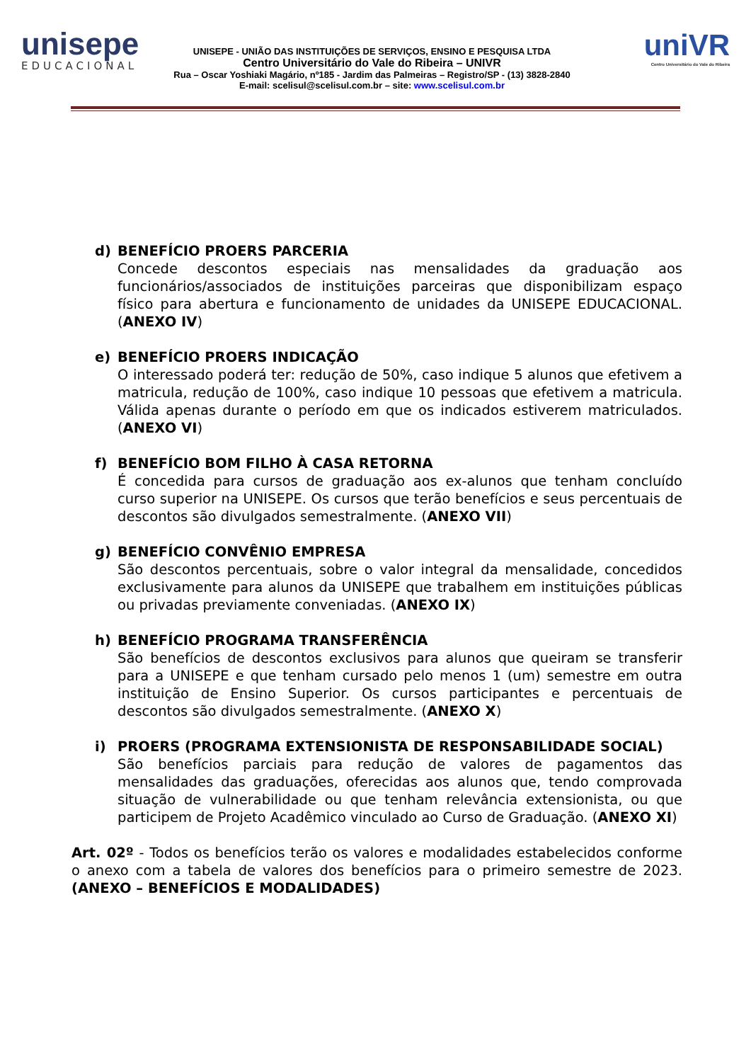unisepe
EDUCACIONAL
UNISEPE - UNIÃO DAS INSTITUIÇÕES DE SERVIÇOS, ENSINO E PESQUISA LTDA
Centro Universitário do Vale do Ribeira – UNIVR
Rua – Oscar Yoshiaki Magário, nº185 - Jardim das Palmeiras – Registro/SP - (13) 3828-2840
E-mail: scelisul@scelisul.com.br – site: www.scelisul.com.br
uniVR
Centro Universitário do Vale do Ribeira
d) BENEFÍCIO PROERS PARCERIA
Concede descontos especiais nas mensalidades da graduação aos funcionários/associados de instituições parceiras que disponibilizam espaço físico para abertura e funcionamento de unidades da UNISEPE EDUCACIONAL. (ANEXO IV)
e) BENEFÍCIO PROERS INDICAÇÃO
O interessado poderá ter: redução de 50%, caso indique 5 alunos que efetivem a matricula, redução de 100%, caso indique 10 pessoas que efetivem a matricula. Válida apenas durante o período em que os indicados estiverem matriculados. (ANEXO VI)
f) BENEFÍCIO BOM FILHO À CASA RETORNA
É concedida para cursos de graduação aos ex-alunos que tenham concluído curso superior na UNISEPE. Os cursos que terão benefícios e seus percentuais de descontos são divulgados semestralmente. (ANEXO VII)
g) BENEFÍCIO CONVÊNIO EMPRESA
São descontos percentuais, sobre o valor integral da mensalidade, concedidos exclusivamente para alunos da UNISEPE que trabalhem em instituições públicas ou privadas previamente conveniadas. (ANEXO IX)
h) BENEFÍCIO PROGRAMA TRANSFERÊNCIA
São benefícios de descontos exclusivos para alunos que queiram se transferir para a UNISEPE e que tenham cursado pelo menos 1 (um) semestre em outra instituição de Ensino Superior. Os cursos participantes e percentuais de descontos são divulgados semestralmente. (ANEXO X)
i) PROERS (PROGRAMA EXTENSIONISTA DE RESPONSABILIDADE SOCIAL)
São benefícios parciais para redução de valores de pagamentos das mensalidades das graduações, oferecidas aos alunos que, tendo comprovada situação de vulnerabilidade ou que tenham relevância extensionista, ou que participem de Projeto Acadêmico vinculado ao Curso de Graduação. (ANEXO XI)
Art. 02º - Todos os benefícios terão os valores e modalidades estabelecidos conforme o anexo com a tabela de valores dos benefícios para o primeiro semestre de 2023. (ANEXO – BENEFÍCIOS E MODALIDADES)